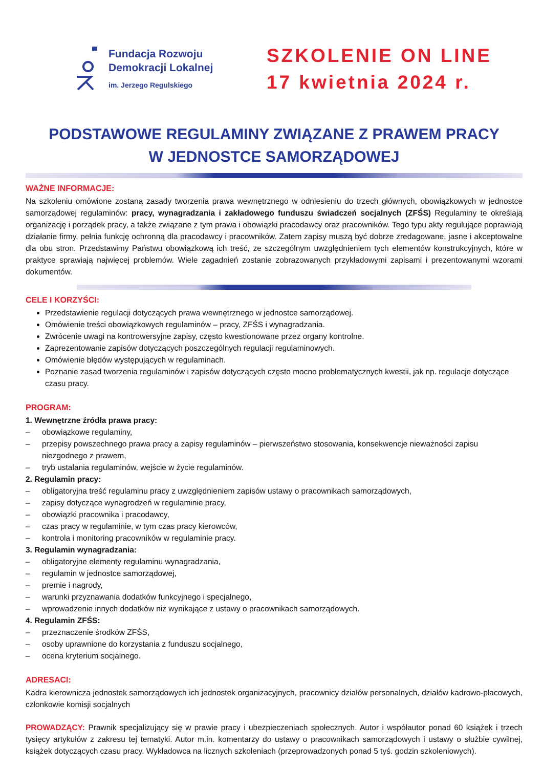Fundacja Rozwoju
Demokracji Lokalnej
im. Jerzego Regulskiego
SZKOLENIE ON LINE
17 kwietnia 2024 r.
PODSTAWOWE REGULAMINY ZWIĄZANE Z PRAWEM PRACY
W JEDNOSTCE SAMORZĄDOWEJ
WAŻNE INFORMACJE:
Na szkoleniu omówione zostaną zasady tworzenia prawa wewnętrznego w odniesieniu do trzech głównych, obowiązkowych w jednostce samorządowej regulaminów: pracy, wynagradzania i zakładowego funduszu świadczeń socjalnych (ZFŚS) Regulaminy te określają organizację i porządek pracy, a także związane z tym prawa i obowiązki pracodawcy oraz pracowników. Tego typu akty regulujące poprawiają działanie firmy, pełnia funkcję ochronną dla pracodawcy i pracowników. Zatem zapisy muszą być dobrze zredagowane, jasne i akceptowalne dla obu stron. Przedstawimy Państwu obowiązkową ich treść, ze szczególnym uwzględnieniem tych elementów konstrukcyjnych, które w praktyce sprawiają najwięcej problemów. Wiele zagadnień zostanie zobrazowanych przykładowymi zapisami i prezentowanymi wzorami dokumentów.
CELE I KORZYŚCI:
Przedstawienie regulacji dotyczących prawa wewnętrznego w jednostce samorządowej.
Omówienie treści obowiązkowych regulaminów – pracy, ZFŚS i wynagradzania.
Zwrócenie uwagi na kontrowersyjne zapisy, często kwestionowane przez organy kontrolne.
Zaprezentowanie zapisów dotyczących poszczególnych regulacji regulaminowych.
Omówienie błędów występujących w regulaminach.
Poznanie zasad tworzenia regulaminów i zapisów dotyczących często mocno problematycznych kwestii, jak np. regulacje dotyczące czasu pracy.
PROGRAM:
1. Wewnętrzne źródła prawa pracy:
obowiązkowe regulaminy,
przepisy powszechnego prawa pracy a zapisy regulaminów – pierwszeństwo stosowania, konsekwencje nieważności zapisu niezgodnego z prawem,
tryb ustalania regulaminów, wejście w życie regulaminów.
2. Regulamin pracy:
obligatoryjna treść regulaminu pracy z uwzględnieniem zapisów ustawy o pracownikach samorządowych,
zapisy dotyczące wynagrodzeń w regulaminie pracy,
obowiązki pracownika i pracodawcy,
czas pracy w regulaminie, w tym czas pracy kierowców,
kontrola i monitoring pracowników w regulaminie pracy.
3. Regulamin wynagradzania:
obligatoryjne elementy regulaminu wynagradzania,
regulamin w jednostce samorządowej,
premie i nagrody,
warunki przyznawania dodatków funkcyjnego i specjalnego,
wprowadzenie innych dodatków niż wynikające z ustawy o pracownikach samorządowych.
4. Regulamin ZFŚS:
przeznaczenie środków ZFŚS,
osoby uprawnione do korzystania z funduszu socjalnego,
ocena kryterium socjalnego.
ADRESACI:
Kadra kierownicza jednostek samorządowych ich jednostek organizacyjnych, pracownicy działów personalnych, działów kadrowo-płacowych, członkowie komisji socjalnych
PROWADZĄCY: Prawnik specjalizujący się w prawie pracy i ubezpieczeniach społecznych. Autor i współautor ponad 60 książek i trzech tysięcy artykułów z zakresu tej tematyki. Autor m.in. komentarzy do ustawy o pracownikach samorządowych i ustawy o służbie cywilnej, książek dotyczących czasu pracy. Wykładowca na licznych szkoleniach (przeprowadzonych ponad 5 tyś. godzin szkoleniowych).